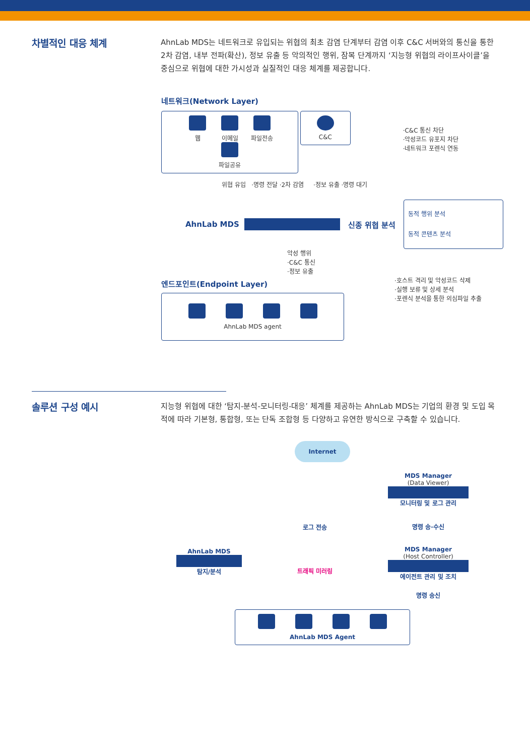차별적인 대응 체계
AhnLab MDS는 네트워크로 유입되는 위협의 최초 감염 단계부터 감염 이후 C&C 서버와의 통신을 통한 2차 감염, 내부 전파(확산), 정보 유출 등 악의적인 행위, 잠복 단계까지 ‘지능형 위협의 라이프사이클’을 중심으로 위협에 대한 가시성과 실질적인 대응 체계를 제공합니다.
네트워크(Network Layer)
웹 이메일 파일전송 파일공유 C&C
·C&C 통신 차단
·악성코드 유포지 차단
·네트워크 포렌식 연동
위협 유입 ·명령 전달 ·2차 감염 ·정보 유출 ·명령 대기
AhnLab MDS 신종 위협 분석
동적 행위 분석
동적 콘텐츠 분석
악성 행위
·C&C 통신
·정보 유출
엔드포인트(Endpoint Layer)
AhnLab MDS agent
·호스트 격리 및 악성코드 삭제
·실행 보류 및 상세 분석
·포렌식 분석을 통한 의심파일 추출
솔루션 구성 예시
지능형 위협에 대한 ‘탐지-분석-모니터링-대응’ 체계를 제공하는 AhnLab MDS는 기업의 환경 및 도입 목적에 따라 기본형, 통합형, 또는 단독 조합형 등 다양하고 유연한 방식으로 구축할 수 있습니다.
Internet
AhnLab MDS
탐지/분석
로그 전송
트래픽 미러링
MDS Manager
(Data Viewer)
모니터링 및 로그 관리
명령 송·수신
MDS Manager
(Host Controller)
에이전트 관리 및 조치
명령 송신
AhnLab MDS Agent